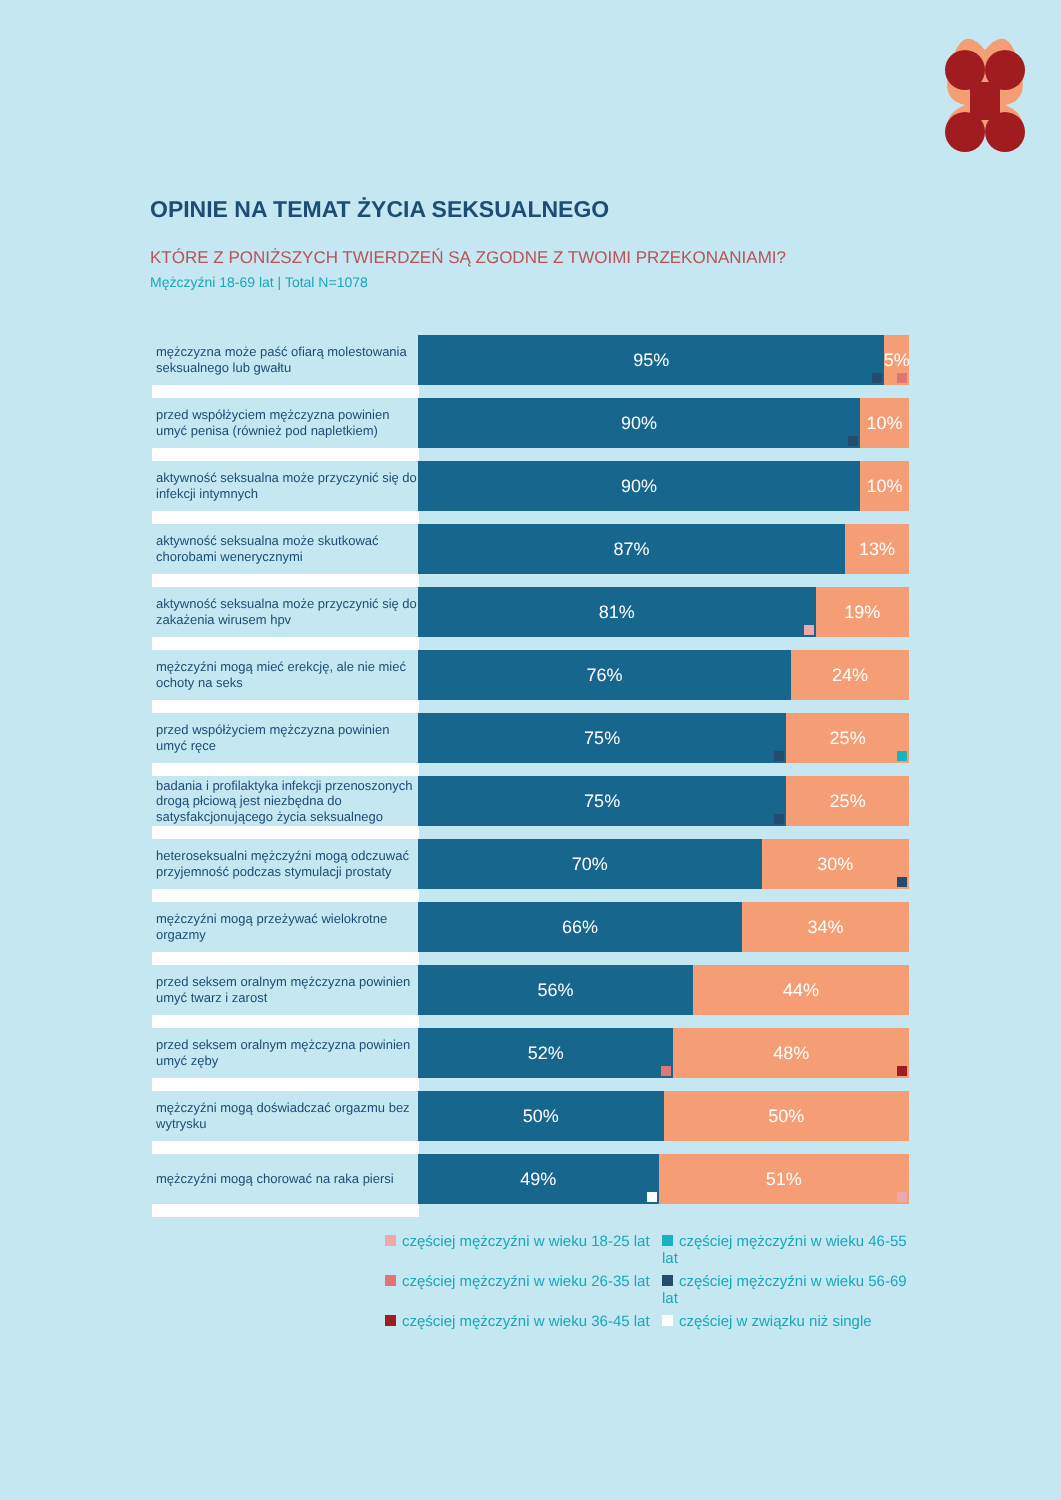OPINIE NA TEMAT ŻYCIA SEKSUALNEGO
KTÓRE Z PONIŻSZYCH TWIERDZEŃ SĄ ZGODNE Z TWOIMI PRZEKONANIAMI?
Mężczyźni 18-69 lat | Total N=1078
mężczyzna może paść ofiarą molestowania seksualnego lub gwałtu
95% 5%
przed współżyciem mężczyzna powinien umyć penisa (również pod napletkiem)
90% 10%
aktywność seksualna może przyczynić się do infekcji intymnych
90% 10%
aktywność seksualna może skutkować chorobami wenerycznymi
87% 13%
aktywność seksualna może przyczynić się do zakażenia wirusem hpv
81% 19%
mężczyźni mogą mieć erekcję, ale nie mieć ochoty na seks
76% 24%
przed współżyciem mężczyzna powinien umyć ręce
75% 25%
badania i profilaktyka infekcji przenoszonych drogą płciową jest niezbędna do satysfakcjonującego życia seksualnego
75% 25%
heteroseksualni mężczyźni mogą odczuwać przyjemność podczas stymulacji prostaty
70% 30%
mężczyźni mogą przeżywać wielokrotne orgazmy
66% 34%
przed seksem oralnym mężczyzna powinien umyć twarz i zarost
56% 44%
przed seksem oralnym mężczyzna powinien umyć zęby
52% 48%
mężczyźni mogą doświadczać orgazmu bez wytrysku
50% 50%
mężczyźni mogą chorować na raka piersi
49% 51%
częściej mężczyźni w wieku 18-25 lat
częściej mężczyźni w wieku 46-55 lat
częściej mężczyźni w wieku 26-35 lat
częściej mężczyźni w wieku 56-69 lat
częściej mężczyźni w wieku 36-45 lat
częściej w związku niż single